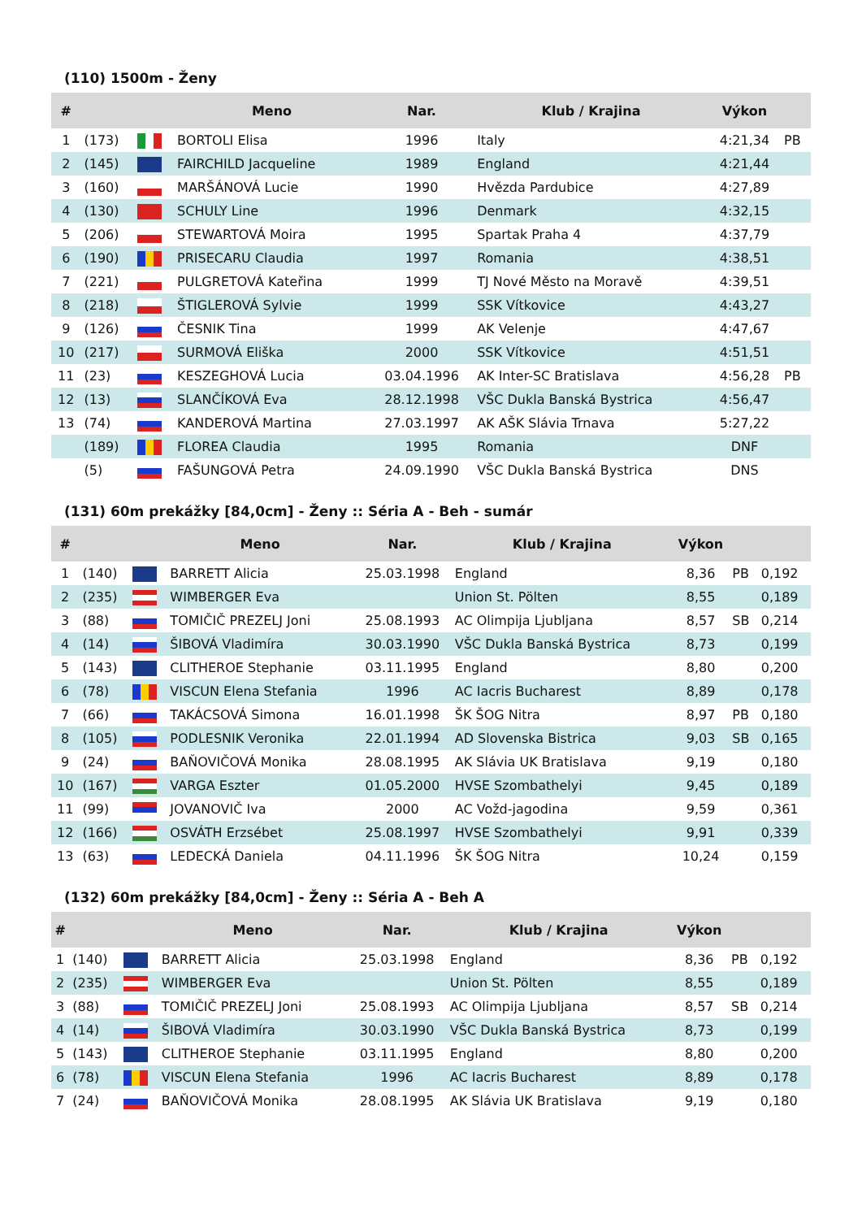(110) 1500m - Ženy
| # | | | Meno | Nar. | Klub / Krajina | Výkon | |
| --- | --- | --- | --- | --- | --- | --- | --- |
| 1 | (173) | | BORTOLI Elisa | 1996 | Italy | 4:21,34 | PB |
| 2 | (145) | | FAIRCHILD Jacqueline | 1989 | England | 4:21,44 | |
| 3 | (160) | | MARŠÁNOVÁ Lucie | 1990 | Hvězda Pardubice | 4:27,89 | |
| 4 | (130) | | SCHULY Line | 1996 | Denmark | 4:32,15 | |
| 5 | (206) | | STEWARTOVÁ Moira | 1995 | Spartak Praha 4 | 4:37,79 | |
| 6 | (190) | | PRISECARU Claudia | 1997 | Romania | 4:38,51 | |
| 7 | (221) | | PULGRETOVÁ Kateřina | 1999 | TJ Nové Město na Moravě | 4:39,51 | |
| 8 | (218) | | ŠTIGLEROVÁ Sylvie | 1999 | SSK Vítkovice | 4:43,27 | |
| 9 | (126) | | ČESNIK Tina | 1999 | AK Velenje | 4:47,67 | |
| 10 | (217) | | SURMOVÁ Eliška | 2000 | SSK Vítkovice | 4:51,51 | |
| 11 | (23) | | KESZEGHOVÁ Lucia | 03.04.1996 | AK Inter-SC Bratislava | 4:56,28 | PB |
| 12 | (13) | | SLANČÍKOVÁ Eva | 28.12.1998 | VŠC Dukla Banská Bystrica | 4:56,47 | |
| 13 | (74) | | KANDEROVÁ Martina | 27.03.1997 | AK AŠK Slávia Trnava | 5:27,22 | |
| | (189) | | FLOREA Claudia | 1995 | Romania | DNF | |
| | (5) | | FAŠUNGOVÁ Petra | 24.09.1990 | VŠC Dukla Banská Bystrica | DNS | |
(131) 60m prekážky [84,0cm] - Ženy :: Séria A - Beh - sumár
| # | | | Meno | Nar. | Klub / Krajina | Výkon | | |
| --- | --- | --- | --- | --- | --- | --- | --- | --- |
| 1 | (140) | | BARRETT Alicia | 25.03.1998 | England | 8,36 | PB | 0,192 |
| 2 | (235) | | WIMBERGER Eva | | Union St. Pölten | 8,55 | | 0,189 |
| 3 | (88) | | TOMIČIČ PREZELJ Joni | 25.08.1993 | AC Olimpija Ljubljana | 8,57 | SB | 0,214 |
| 4 | (14) | | ŠIBOVÁ Vladimíra | 30.03.1990 | VŠC Dukla Banská Bystrica | 8,73 | | 0,199 |
| 5 | (143) | | CLITHEROE Stephanie | 03.11.1995 | England | 8,80 | | 0,200 |
| 6 | (78) | | VISCUN Elena Stefania | 1996 | AC Iacris Bucharest | 8,89 | | 0,178 |
| 7 | (66) | | TAKÁCSOVÁ Simona | 16.01.1998 | ŠK ŠOG Nitra | 8,97 | PB | 0,180 |
| 8 | (105) | | PODLESNIK Veronika | 22.01.1994 | AD Slovenska Bistrica | 9,03 | SB | 0,165 |
| 9 | (24) | | BAŇOVIČOVÁ Monika | 28.08.1995 | AK Slávia UK Bratislava | 9,19 | | 0,180 |
| 10 | (167) | | VARGA Eszter | 01.05.2000 | HVSE Szombathelyi | 9,45 | | 0,189 |
| 11 | (99) | | JOVANOVIČ Iva | 2000 | AC Vožd-jagodina | 9,59 | | 0,361 |
| 12 | (166) | | OSVÁTH Erzsébet | 25.08.1997 | HVSE Szombathelyi | 9,91 | | 0,339 |
| 13 | (63) | | LEDECKÁ Daniela | 04.11.1996 | ŠK ŠOG Nitra | 10,24 | | 0,159 |
(132) 60m prekážky [84,0cm] - Ženy :: Séria A - Beh A
| # | | | Meno | Nar. | Klub / Krajina | Výkon | | |
| --- | --- | --- | --- | --- | --- | --- | --- | --- |
| 1 | (140) | | BARRETT Alicia | 25.03.1998 | England | 8,36 | PB | 0,192 |
| 2 | (235) | | WIMBERGER Eva | | Union St. Pölten | 8,55 | | 0,189 |
| 3 | (88) | | TOMIČIČ PREZELJ Joni | 25.08.1993 | AC Olimpija Ljubljana | 8,57 | SB | 0,214 |
| 4 | (14) | | ŠIBOVÁ Vladimíra | 30.03.1990 | VŠC Dukla Banská Bystrica | 8,73 | | 0,199 |
| 5 | (143) | | CLITHEROE Stephanie | 03.11.1995 | England | 8,80 | | 0,200 |
| 6 | (78) | | VISCUN Elena Stefania | 1996 | AC Iacris Bucharest | 8,89 | | 0,178 |
| 7 | (24) | | BAŇOVIČOVÁ Monika | 28.08.1995 | AK Slávia UK Bratislava | 9,19 | | 0,180 |